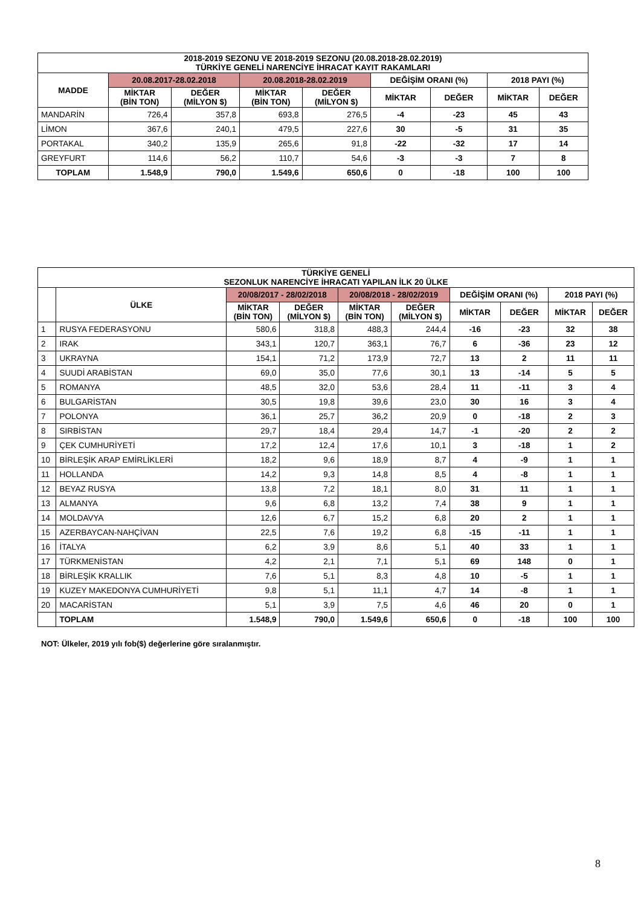| 2018-2019 SEZONU VE 2018-2019 SEZONU (20.08.2018-28.02.2019) TÜRKİYE GENELİ NARENCİYE İHRACAT KAYIT RAKAMLARI | | | | | | | | |
| --- | --- | --- | --- | --- | --- | --- | --- | --- |
| MADDE | 20.08.2017-28.02.2018 | | 20.08.2018-28.02.2019 | | DEĞİŞİM ORANI (%) | | 2018 PAYI (%) | |
| | MİKTAR (BİN TON) | DEĞER (MİLYON $) | MİKTAR (BİN TON) | DEĞER (MİLYON $) | MİKTAR | DEĞER | MİKTAR | DEĞER |
| MANDARİN | 726,4 | 357,8 | 693,8 | 276,5 | -4 | -23 | 45 | 43 |
| LİMON | 367,6 | 240,1 | 479,5 | 227,6 | 30 | -5 | 31 | 35 |
| PORTAKAL | 340,2 | 135,9 | 265,6 | 91,8 | -22 | -32 | 17 | 14 |
| GREYFURT | 114,6 | 56,2 | 110,7 | 54,6 | -3 | -3 | 7 | 8 |
| TOPLAM | 1.548,9 | 790,0 | 1.549,6 | 650,6 | 0 | -18 | 100 | 100 |
| TÜRKİYE GENELİ SEZONLUK NARENCİYE İHRACATI YAPILAN İLK 20 ÜLKE | | | | | | | | | |
| --- | --- | --- | --- | --- | --- | --- | --- | --- | --- |
| | ÜLKE | 20/08/2017 - 28/02/2018 | | 20/08/2018 - 28/02/2019 | | DEĞİŞİM ORANI (%) | | 2018 PAYI (%) | |
| | | MİKTAR (BİN TON) | DEĞER (MİLYON $) | MİKTAR (BİN TON) | DEĞER (MİLYON $) | MİKTAR | DEĞER | MİKTAR | DEĞER |
| 1 | RUSYA FEDERASYONU | 580,6 | 318,8 | 488,3 | 244,4 | -16 | -23 | 32 | 38 |
| 2 | IRAK | 343,1 | 120,7 | 363,1 | 76,7 | 6 | -36 | 23 | 12 |
| 3 | UKRAYNA | 154,1 | 71,2 | 173,9 | 72,7 | 13 | 2 | 11 | 11 |
| 4 | SUUDİ ARABİSTAN | 69,0 | 35,0 | 77,6 | 30,1 | 13 | -14 | 5 | 5 |
| 5 | ROMANYA | 48,5 | 32,0 | 53,6 | 28,4 | 11 | -11 | 3 | 4 |
| 6 | BULGARİSTAN | 30,5 | 19,8 | 39,6 | 23,0 | 30 | 16 | 3 | 4 |
| 7 | POLONYA | 36,1 | 25,7 | 36,2 | 20,9 | 0 | -18 | 2 | 3 |
| 8 | SIRBİSTAN | 29,7 | 18,4 | 29,4 | 14,7 | -1 | -20 | 2 | 2 |
| 9 | ÇEK CUMHURİYETİ | 17,2 | 12,4 | 17,6 | 10,1 | 3 | -18 | 1 | 2 |
| 10 | BİRLEŞİK ARAP EMİRLİKLERİ | 18,2 | 9,6 | 18,9 | 8,7 | 4 | -9 | 1 | 1 |
| 11 | HOLLANDA | 14,2 | 9,3 | 14,8 | 8,5 | 4 | -8 | 1 | 1 |
| 12 | BEYAZ RUSYA | 13,8 | 7,2 | 18,1 | 8,0 | 31 | 11 | 1 | 1 |
| 13 | ALMANYA | 9,6 | 6,8 | 13,2 | 7,4 | 38 | 9 | 1 | 1 |
| 14 | MOLDAVYA | 12,6 | 6,7 | 15,2 | 6,8 | 20 | 2 | 1 | 1 |
| 15 | AZERBAYCAN-NAHÇİVAN | 22,5 | 7,6 | 19,2 | 6,8 | -15 | -11 | 1 | 1 |
| 16 | İTALYA | 6,2 | 3,9 | 8,6 | 5,1 | 40 | 33 | 1 | 1 |
| 17 | TÜRKMENİSTAN | 4,2 | 2,1 | 7,1 | 5,1 | 69 | 148 | 0 | 1 |
| 18 | BİRLEŞİK KRALLIK | 7,6 | 5,1 | 8,3 | 4,8 | 10 | -5 | 1 | 1 |
| 19 | KUZEY MAKEDONYA CUMHURİYETİ | 9,8 | 5,1 | 11,1 | 4,7 | 14 | -8 | 1 | 1 |
| 20 | MACARİSTAN | 5,1 | 3,9 | 7,5 | 4,6 | 46 | 20 | 0 | 1 |
| | TOPLAM | 1.548,9 | 790,0 | 1.549,6 | 650,6 | 0 | -18 | 100 | 100 |
NOT: Ülkeler, 2019 yılı fob($) değerlerine göre sıralanmıştır.
8